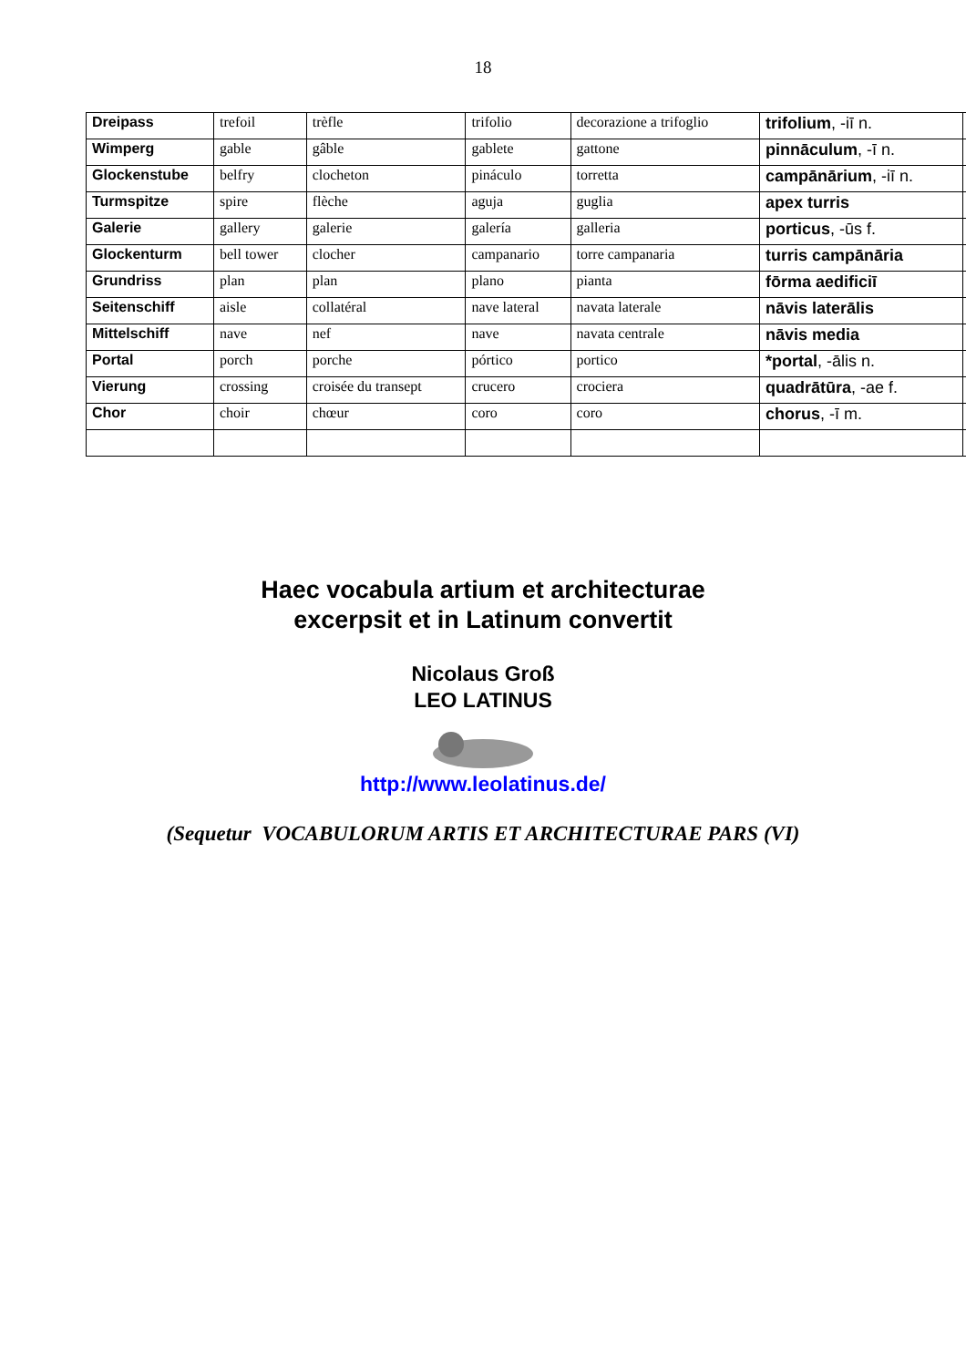18
| Dreipass | trefoil | trèfle | trifolio | decorazione a trifoglio | trifolium , -iī n. | |
| Wimperg | gable | gâble | gablete | gattone | pinnāculum , -ī n. | |
| Glockenstube | belfry | clocheton | pináculo | torretta | campānārium , -iī n. | |
| Turmspitze | spire | flèche | aguja | guglia | apex turris | |
| Galerie | gallery | galerie | galería | galleria | porticus , -ūs f. | |
| Glockenturm | bell tower | clocher | campanario | torre campanaria | turris campānāria | |
| Grundriss | plan | plan | plano | pianta | fōrma aedificiī | |
| Seitenschiff | aisle | collatéral | nave lateral | navata laterale | nāvis laterālis | |
| Mittelschiff | nave | nef | nave | navata centrale | nāvis media | |
| Portal | porch | porche | pórtico | portico | *portal , -ālis n. | |
| Vierung | crossing | croisée du transept | crucero | crociera | quadrātūra , -ae f. | |
| Chor | choir | chœur | coro | coro | chorus , -ī m. | |
Haec vocabula artium et architecturae
excerpsit et in Latinum convertit
Nicolaus Groß
LEO LATINUS
http://www.leolatinus.de/
(Sequetur VOCABULORUM ARTIS ET ARCHITECTURAE PARS (VI)